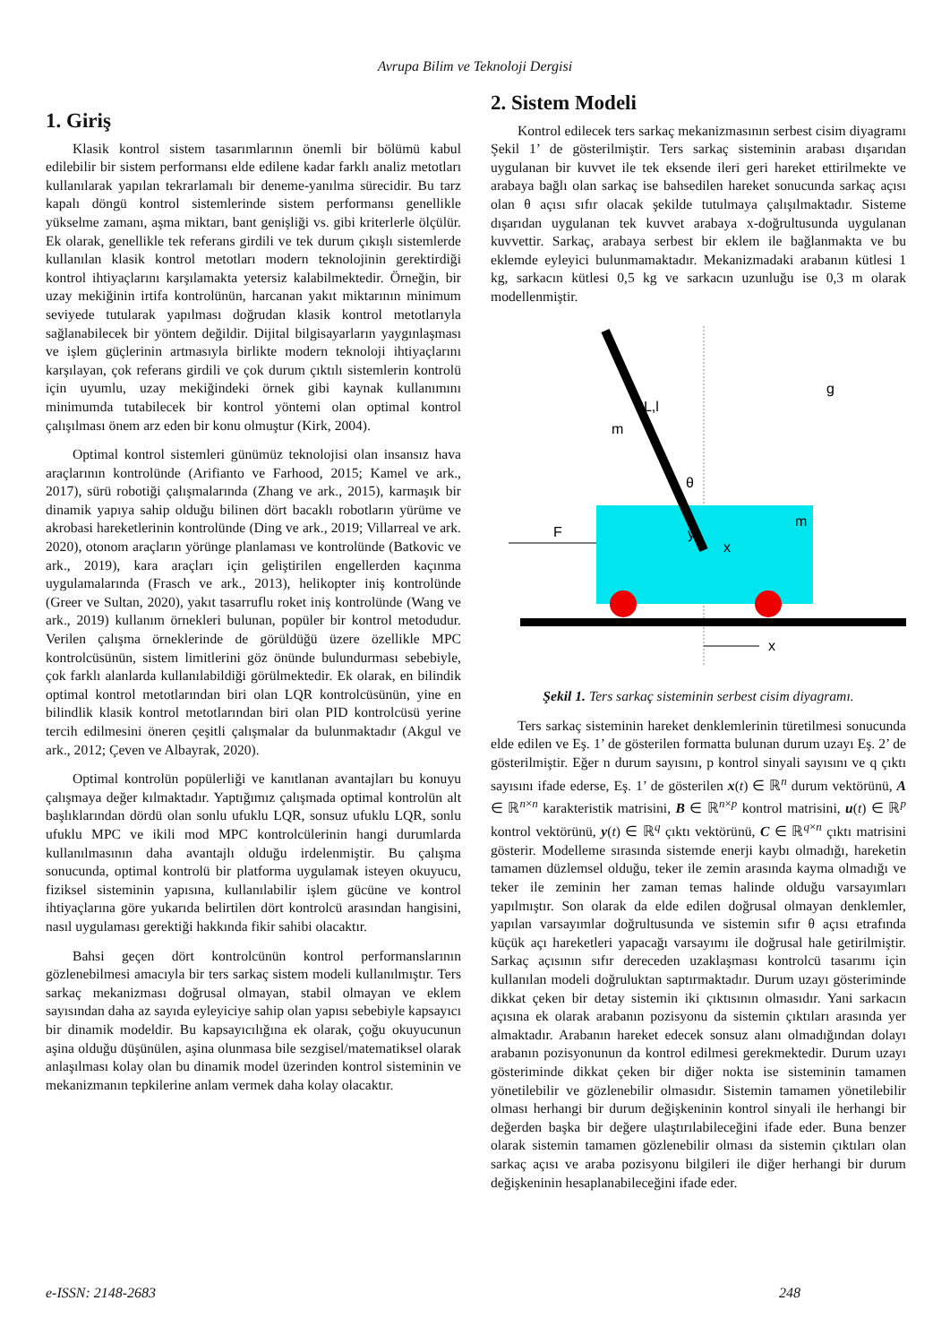Avrupa Bilim ve Teknoloji Dergisi
1. Giriş
Klasik kontrol sistem tasarımlarının önemli bir bölümü kabul edilebilir bir sistem performansı elde edilene kadar farklı analiz metotları kullanılarak yapılan tekrarlamalı bir deneme-yanılma sürecidir. Bu tarz kapalı döngü kontrol sistemlerinde sistem performansı genellikle yükselme zamanı, aşma miktarı, bant genişliği vs. gibi kriterlerle ölçülür. Ek olarak, genellikle tek referans girdili ve tek durum çıkışlı sistemlerde kullanılan klasik kontrol metotları modern teknolojinin gerektirdiği kontrol ihtiyaçlarını karşılamakta yetersiz kalabilmektedir. Örneğin, bir uzay mekiğinin irtifa kontrolünün, harcanan yakıt miktarının minimum seviyede tutularak yapılması doğrudan klasik kontrol metotlarıyla sağlanabilecek bir yöntem değildir. Dijital bilgisayarların yaygınlaşması ve işlem güçlerinin artmasıyla birlikte modern teknoloji ihtiyaçlarını karşılayan, çok referans girdili ve çok durum çıktılı sistemlerin kontrolü için uyumlu, uzay mekiğindeki örnek gibi kaynak kullanımını minimumda tutabilecek bir kontrol yöntemi olan optimal kontrol çalışılması önem arz eden bir konu olmuştur (Kirk, 2004).
Optimal kontrol sistemleri günümüz teknolojisi olan insansız hava araçlarının kontrolünde (Arifianto ve Farhood, 2015; Kamel ve ark., 2017), sürü robotiği çalışmalarında (Zhang ve ark., 2015), karmaşık bir dinamik yapıya sahip olduğu bilinen dört bacaklı robotların yürüme ve akrobasi hareketlerinin kontrolünde (Ding ve ark., 2019; Villarreal ve ark. 2020), otonom araçların yörünge planlaması ve kontrolünde (Batkovic ve ark., 2019), kara araçları için geliştirilen engellerden kaçınma uygulamalarında (Frasch ve ark., 2013), helikopter iniş kontrolünde (Greer ve Sultan, 2020), yakıt tasarruflu roket iniş kontrolünde (Wang ve ark., 2019) kullanım örnekleri bulunan, popüler bir kontrol metodudur. Verilen çalışma örneklerinde de görüldüğü üzere özellikle MPC kontrolcüsünün, sistem limitlerini göz önünde bulundurması sebebiyle, çok farklı alanlarda kullanılabildiği görülmektedir. Ek olarak, en bilindik optimal kontrol metotlarından biri olan LQR kontrolcüsünün, yine en bilindlik klasik kontrol metotlarından biri olan PID kontrolcüsü yerine tercih edilmesini öneren çeşitli çalışmalar da bulunmaktadır (Akgul ve ark., 2012; Çeven ve Albayrak, 2020).
Optimal kontrolün popülerliği ve kanıtlanan avantajları bu konuyu çalışmaya değer kılmaktadır. Yaptığımız çalışmada optimal kontrolün alt başlıklarından dördü olan sonlu ufuklu LQR, sonsuz ufuklu LQR, sonlu ufuklu MPC ve ikili mod MPC kontrolcülerinin hangi durumlarda kullanılmasının daha avantajlı olduğu irdelenmiştir. Bu çalışma sonucunda, optimal kontrolü bir platforma uygulamak isteyen okuyucu, fiziksel sisteminin yapısına, kullanılabilir işlem gücüne ve kontrol ihtiyaçlarına göre yukarıda belirtilen dört kontrolcü arasından hangisini, nasıl uygulaması gerektiği hakkında fikir sahibi olacaktır.
Bahsi geçen dört kontrolcünün kontrol performanslarının gözlenebilmesi amacıyla bir ters sarkaç sistem modeli kullanılmıştır. Ters sarkaç mekanizması doğrusal olmayan, stabil olmayan ve eklem sayısından daha az sayıda eyleyiciye sahip olan yapısı sebebiyle kapsayıcı bir dinamik modeldir. Bu kapsayıcılığına ek olarak, çoğu okuyucunun aşina olduğu düşünülen, aşina olunmasa bile sezgisel/matematiksel olarak anlaşılması kolay olan bu dinamik model üzerinden kontrol sisteminin ve mekanizmanın tepkilerine anlam vermek daha kolay olacaktır.
2. Sistem Modeli
Kontrol edilecek ters sarkaç mekanizmasının serbest cisim diyagramı Şekil 1’ de gösterilmiştir. Ters sarkaç sisteminin arabası dışarıdan uygulanan bir kuvvet ile tek eksende ileri geri hareket ettirilmekte ve arabaya bağlı olan sarkaç ise bahsedilen hareket sonucunda sarkaç açısı olan θ açısı sıfır olacak şekilde tutulmaya çalışılmaktadır. Sisteme dışarıdan uygulanan tek kuvvet arabaya x-doğrultusunda uygulanan kuvvettir. Sarkaç, arabaya serbest bir eklem ile bağlanmakta ve bu eklemde eyleyici bulunmamaktadır. Mekanizmadaki arabanın kütlesi 1 kg, sarkacın kütlesi 0,5 kg ve sarkacın uzunluğu ise 0,3 m olarak modellenmiştir.
x
F
m
y
x
θ
g
2L,l
m
Şekil 1. Ters sarkaç sisteminin serbest cisim diyagramı.
Ters sarkaç sisteminin hareket denklemlerinin türetilmesi sonucunda elde edilen ve Eş. 1’ de gösterilen formatta bulunan durum uzayı Eş. 2’ de gösterilmiştir. Eğer n durum sayısını, p kontrol sinyali sayısını ve q çıktı sayısını ifade ederse, Eş. 1’ de gösterilen x(t) ∈ ℝ<sup>n</sup> durum vektörünü, A ∈ ℝ<sup>n×n</sup> karakteristik matrisini, B ∈ ℝ<sup>n×p</sup> kontrol matrisini, u(t) ∈ ℝ<sup>p</sup> kontrol vektörünü, y(t) ∈ ℝ<sup>q</sup> çıktı vektörünü, C ∈ ℝ<sup>q×n</sup> çıktı matrisini gösterir. Modelleme sırasında sistemde enerji kaybı olmadığı, hareketin tamamen düzlemsel olduğu, teker ile zemin arasında kayma olmadığı ve teker ile zeminin her zaman temas halinde olduğu varsayımları yapılmıştır. Son olarak da elde edilen doğrusal olmayan denklemler, yapılan varsayımlar doğrultusunda ve sistemin sıfır θ açısı etrafında küçük açı hareketleri yapacağı varsayımı ile doğrusal hale getirilmiştir. Sarkaç açısının sıfır dereceden uzaklaşması kontrolcü tasarımı için kullanılan modeli doğruluktan saptırmaktadır. Durum uzayı gösteriminde dikkat çeken bir detay sistemin iki çıktısının olmasıdır. Yani sarkacın açısına ek olarak arabanın pozisyonu da sistemin çıktıları arasında yer almaktadır. Arabanın hareket edecek sonsuz alanı olmadığından dolayı arabanın pozisyonunun da kontrol edilmesi gerekmektedir. Durum uzayı gösteriminde dikkat çeken bir diğer nokta ise sisteminin tamamen yönetilebilir ve gözlenebilir olmasıdır. Sistemin tamamen yönetilebilir olması herhangi bir durum değişkeninin kontrol sinyali ile herhangi bir değerden başka bir değere ulaştırılabileceğini ifade eder. Buna benzer olarak sistemin tamamen gözlenebilir olması da sistemin çıktıları olan sarkaç açısı ve araba pozisyonu bilgileri ile diğer herhangi bir durum değişkeninin hesaplanabileceğini ifade eder.
e-ISSN: 2148-2683 248